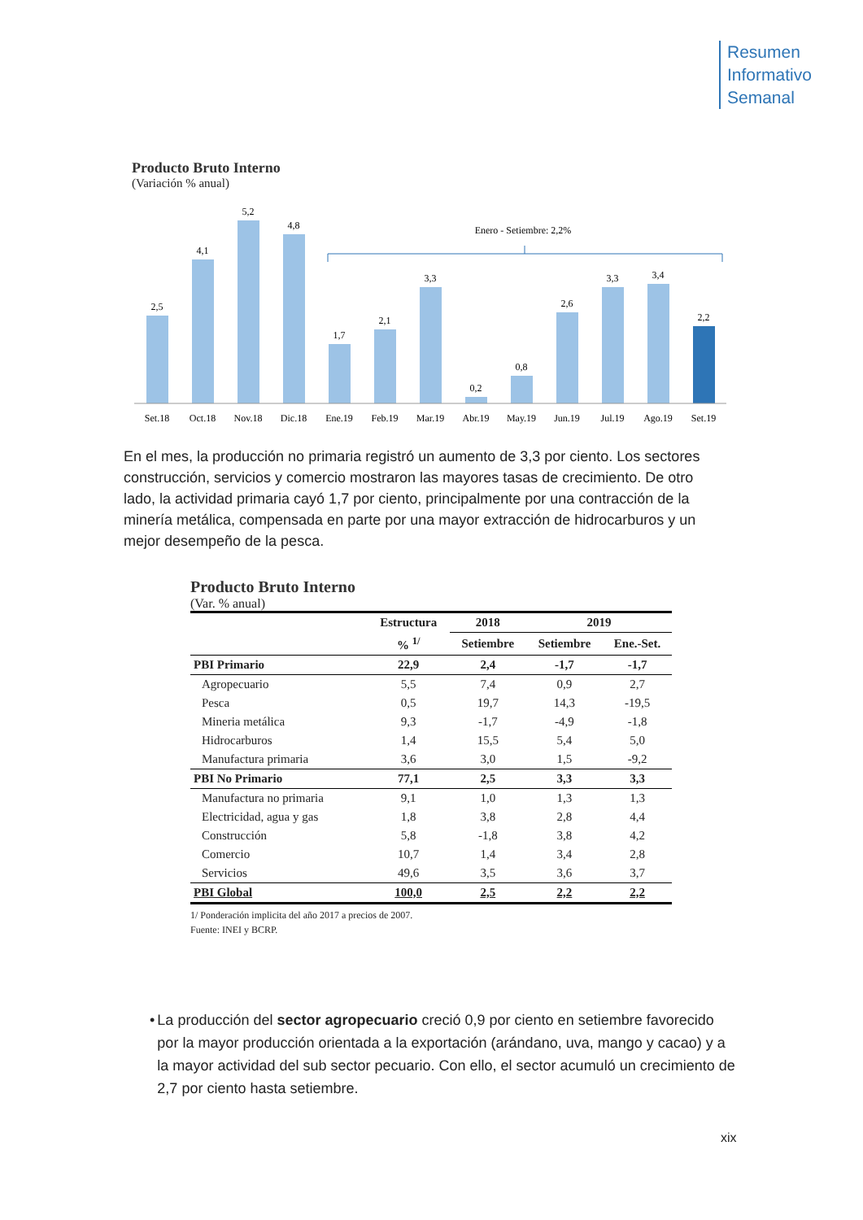Resumen
Informativo
Semanal
Producto Bruto Interno
(Variación % anual)
Enero - Setiembre: 2,2%
2,5
4,1
5,2
4,8
1,7
2,1
3,3
0,2
0,8
2,6
3,3
3,4
2,2
Set.18
Oct.18
Nov.18
Dic.18
Ene.19
Feb.19
Mar.19
Abr.19
May.19
Jun.19
Jul.19
Ago.19
Set.19
En el mes, la producción no primaria registró un aumento de 3,3 por ciento. Los sectores construcción, servicios y comercio mostraron las mayores tasas de crecimiento. De otro lado, la actividad primaria cayó 1,7 por ciento, principalmente por una contracción de la minería metálica, compensada en parte por una mayor extracción de hidrocarburos y un mejor desempeño de la pesca.
Producto Bruto Interno
(Var. % anual)
| | Estructura | 2018 | 2019 | |
| --- | --- | --- | --- | --- |
| | % <sup>1/</sup> | Setiembre | Setiembre | Ene.-Set. |
| PBI Primario | 22,9 | 2,4 | -1,7 | -1,7 |
| Agropecuario | 5,5 | 7,4 | 0,9 | 2,7 |
| Pesca | 0,5 | 19,7 | 14,3 | -19,5 |
| Mineria metálica | 9,3 | -1,7 | -4,9 | -1,8 |
| Hidrocarburos | 1,4 | 15,5 | 5,4 | 5,0 |
| Manufactura primaria | 3,6 | 3,0 | 1,5 | -9,2 |
| PBI No Primario | 77,1 | 2,5 | 3,3 | 3,3 |
| Manufactura no primaria | 9,1 | 1,0 | 1,3 | 1,3 |
| Electricidad, agua y gas | 1,8 | 3,8 | 2,8 | 4,4 |
| Construcción | 5,8 | -1,8 | 3,8 | 4,2 |
| Comercio | 10,7 | 1,4 | 3,4 | 2,8 |
| Servicios | 49,6 | 3,5 | 3,6 | 3,7 |
| PBI Global | 100,0 | 2,5 | 2,2 | 2,2 |
1/ Ponderación implicita del año 2017 a precios de 2007.
Fuente: INEI y BCRP.
• La producción del sector agropecuario creció 0,9 por ciento en setiembre favorecido por la mayor producción orientada a la exportación (arándano, uva, mango y cacao) y a la mayor actividad del sub sector pecuario. Con ello, el sector acumuló un crecimiento de 2,7 por ciento hasta setiembre.
xix